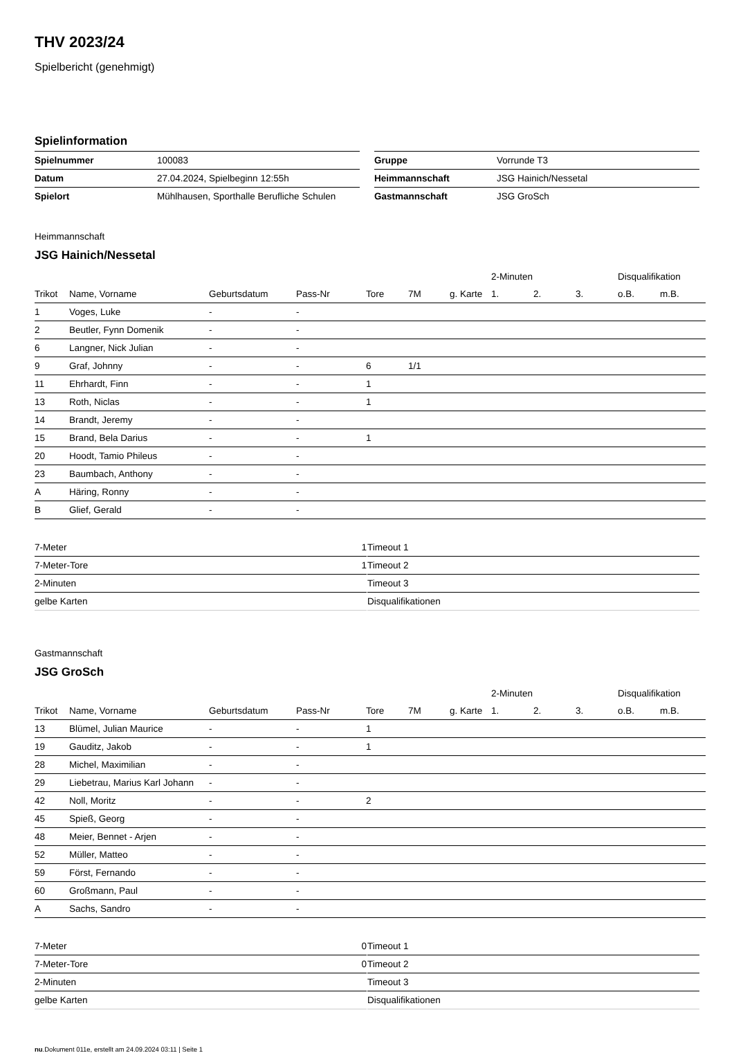THV 2023/24
Spielbericht (genehmigt)
Spielinformation
| Spielnummer | 100083 |
| Datum | 27.04.2024, Spielbeginn 12:55h |
| Spielort | Mühlhausen, Sporthalle Berufliche Schulen |
| Gruppe | Vorrunde T3 |
| Heimmannschaft | JSG Hainich/Nessetal |
| Gastmannschaft | JSG GroSch |
Heimmannschaft
JSG Hainich/Nessetal
| | | | | | | | 2-Minuten | | | Disqualifikation | |
| --- | --- | --- | --- | --- | --- | --- | --- | --- | --- | --- | --- |
| Trikot | Name, Vorname | Geburtsdatum | Pass-Nr | Tore | 7M | g. Karte | 1. | 2. | 3. | o.B. | m.B. |
| 1 | Voges, Luke | - | - | | | | | | | | |
| 2 | Beutler, Fynn Domenik | - | - | | | | | | | | |
| 6 | Langner, Nick Julian | - | - | | | | | | | | |
| 9 | Graf, Johnny | - | - | 6 | 1/1 | | | | | | |
| 11 | Ehrhardt, Finn | - | - | 1 | | | | | | | |
| 13 | Roth, Niclas | - | - | 1 | | | | | | | |
| 14 | Brandt, Jeremy | - | - | | | | | | | | |
| 15 | Brand, Bela Darius | - | - | 1 | | | | | | | |
| 20 | Hoodt, Tamio Phileus | - | - | | | | | | | | |
| 23 | Baumbach, Anthony | - | - | | | | | | | | |
| A | Häring, Ronny | - | - | | | | | | | | |
| B | Glief, Gerald | - | - | | | | | | | | |
| 7-Meter | 1 |
| 7-Meter-Tore | 1 |
| 2-Minuten | |
| gelbe Karten | |
| Timeout 1 |
| Timeout 2 |
| Timeout 3 |
| Disqualifikationen |
Gastmannschaft
JSG GroSch
| | | | | | | | 2-Minuten | | | Disqualifikation | |
| --- | --- | --- | --- | --- | --- | --- | --- | --- | --- | --- | --- |
| Trikot | Name, Vorname | Geburtsdatum | Pass-Nr | Tore | 7M | g. Karte | 1. | 2. | 3. | o.B. | m.B. |
| 13 | Blümel, Julian Maurice | - | - | 1 | | | | | | | |
| 19 | Gauditz, Jakob | - | - | 1 | | | | | | | |
| 28 | Michel, Maximilian | - | - | | | | | | | | |
| 29 | Liebetrau, Marius Karl Johann | - | - | | | | | | | | |
| 42 | Noll, Moritz | - | - | 2 | | | | | | | |
| 45 | Spieß, Georg | - | - | | | | | | | | |
| 48 | Meier, Bennet - Arjen | - | - | | | | | | | | |
| 52 | Müller, Matteo | - | - | | | | | | | | |
| 59 | Först, Fernando | - | - | | | | | | | | |
| 60 | Großmann, Paul | - | - | | | | | | | | |
| A | Sachs, Sandro | - | - | | | | | | | | |
| 7-Meter | 0 |
| 7-Meter-Tore | 0 |
| 2-Minuten | |
| gelbe Karten | |
| Timeout 1 |
| Timeout 2 |
| Timeout 3 |
| Disqualifikationen |
nu.Dokument 011e, erstellt am 24.09.2024 03:11 | Seite 1